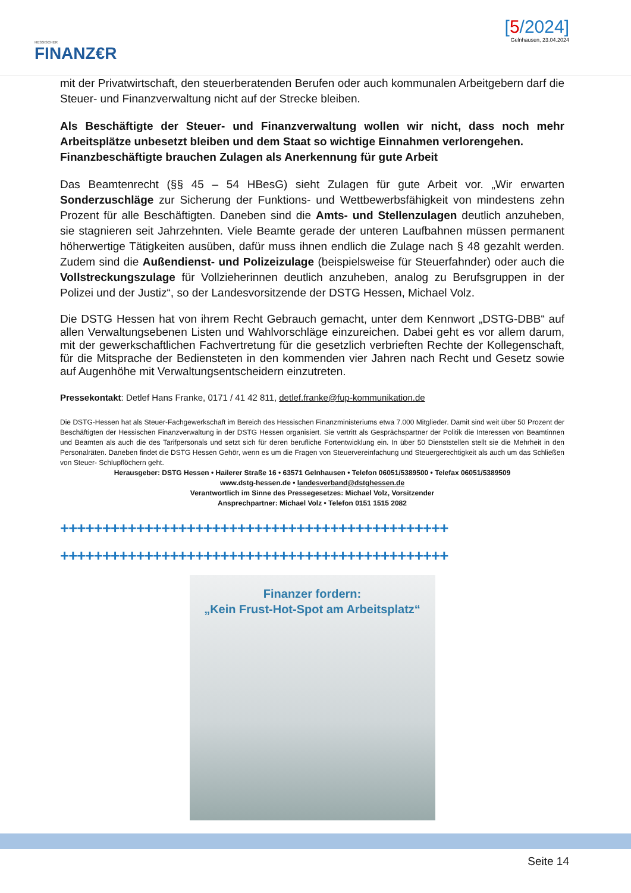HESSISCHER
FINANZ€R
[5/2024]
Gelnhausen, 23.04.2024
mit der Privatwirtschaft, den steuerberatenden Berufen oder auch kommunalen Arbeitgebern darf die Steuer- und Finanzverwaltung nicht auf der Strecke bleiben.
Als Beschäftigte der Steuer- und Finanzverwaltung wollen wir nicht, dass noch mehr Arbeitsplätze unbesetzt bleiben und dem Staat so wichtige Einnahmen verlorengehen.
Finanzbeschäftigte brauchen Zulagen als Anerkennung für gute Arbeit
Das Beamtenrecht (§§ 45 – 54 HBesG) sieht Zulagen für gute Arbeit vor. „Wir erwarten Sonderzuschläge zur Sicherung der Funktions- und Wettbewerbsfähigkeit von mindestens zehn Prozent für alle Beschäftigten. Daneben sind die Amts- und Stellenzulagen deutlich anzuheben, sie stagnieren seit Jahrzehnten. Viele Beamte gerade der unteren Laufbahnen müssen permanent höherwertige Tätigkeiten ausüben, dafür muss ihnen endlich die Zulage nach § 48 gezahlt werden. Zudem sind die Außendienst- und Polizeizulage (beispielsweise für Steuerfahnder) oder auch die Vollstreckungszulage für Vollzieherinnen deutlich anzuheben, analog zu Berufsgruppen in der Polizei und der Justiz“, so der Landesvorsitzende der DSTG Hessen, Michael Volz.
Die DSTG Hessen hat von ihrem Recht Gebrauch gemacht, unter dem Kennwort „DSTG-DBB“ auf allen Verwaltungsebenen Listen und Wahlvorschläge einzureichen. Dabei geht es vor allem darum, mit der gewerkschaftlichen Fachvertretung für die gesetzlich verbrieften Rechte der Kollegenschaft, für die Mitsprache der Bediensteten in den kommenden vier Jahren nach Recht und Gesetz sowie auf Augenhöhe mit Verwaltungsentscheidern einzutreten.
Pressekontakt: Detlef Hans Franke, 0171 / 41 42 811, detlef.franke@fup-kommunikation.de
Die DSTG-Hessen hat als Steuer-Fachgewerkschaft im Bereich des Hessischen Finanzministeriums etwa 7.000 Mitglieder. Damit sind weit über 50 Prozent der Beschäftigten der Hessischen Finanzverwaltung in der DSTG Hessen organisiert. Sie vertritt als Gesprächspartner der Politik die Interessen von Beamtinnen und Beamten als auch die des Tarifpersonals und setzt sich für deren berufliche Fortentwicklung ein. In über 50 Dienststellen stellt sie die Mehrheit in den Personalräten. Daneben findet die DSTG Hessen Gehör, wenn es um die Fragen von Steuervereinfachung und Steuergerechtigkeit als auch um das Schließen von Steuer- Schlupflöchern geht.
Herausgeber: DSTG Hessen • Hailerer Straße 16 • 63571 Gelnhausen • Telefon 06051/5389500 • Telefax 06051/5389509
www.dstg-hessen.de • landesverband@dstghessen.de
Verantwortlich im Sinne des Pressegesetzes: Michael Volz, Vorsitzender
Ansprechpartner: Michael Volz • Telefon 0151 1515 2082
++++++++++++++++++++++++++++++++++++++++++++++
++++++++++++++++++++++++++++++++++++++++++++++
Finanzer fordern:
„Kein Frust-Hot-Spot am Arbeitsplatz“
Seite 14